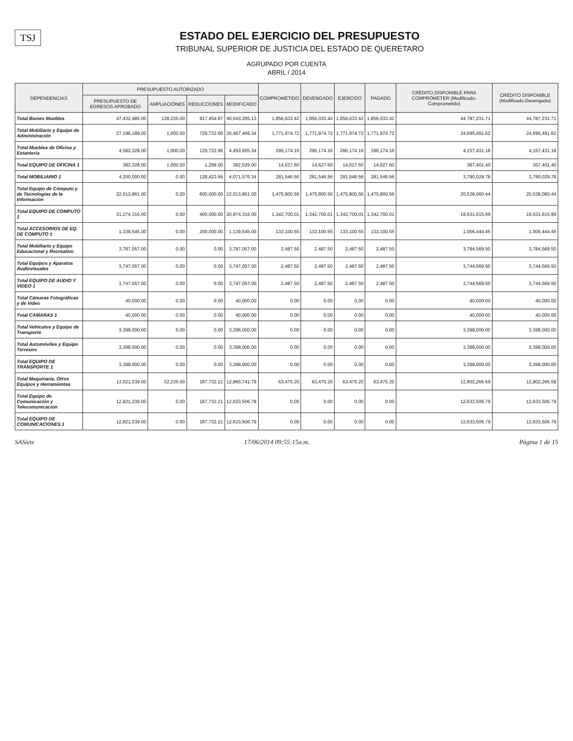TSJ
ESTADO DEL EJERCICIO DEL PRESUPUESTO
TRIBUNAL SUPERIOR DE JUSTICIA DEL ESTADO DE QUERETARO
AGRUPADO POR CUENTA
ABRIL / 2014
| DEPENDENCIAS | PRESUPUESTO AUTORIZADO | | | | COMPROMETIDO | DEVENGADO | EJERCIDO | PAGADO | CRÉDITO DISPONIBLE PARA COMPROMETER (Modificado-Comprometido) | CRÉDITO DISPONIBLE (Modificado-Devengado) |
| --- | --- | --- | --- | --- | --- | --- | --- | --- | --- | --- |
| | PRESUPUESTO DE EGRESOS APROBADO | AMPLIACIONES | REDUCCIONES | MODIFICADO | | | | | | |
| Total Bienes Muebles | 47,432,485.00 | 128,235.00 | 917,454.87 | 46,643,265.13 | 1,856,033.42 | 1,856,033.42 | 1,856,033.42 | 1,856,033.42 | 44,787,231.71 | 44,787,231.71 |
| Total Mobiliario y Equipo de Administración | 27,196,189.00 | 1,000.00 | 729,722.66 | 26,467,466.34 | 1,771,974.72 | 1,771,974.72 | 1,771,974.72 | 1,771,974.72 | 24,695,491.62 | 24,695,491.62 |
| Total Muebles de Oficina y Estantería | 4,582,328.00 | 1,000.00 | 129,722.66 | 4,453,605.34 | 296,174.16 | 296,174.16 | 296,174.16 | 296,174.16 | 4,157,431.18 | 4,157,431.18 |
| Total EQUIPO DE OFICINA 1 | 382,328.00 | 1,000.00 | 1,299.00 | 382,029.00 | 14,627.60 | 14,627.60 | 14,627.60 | 14,627.60 | 367,401.40 | 367,401.40 |
| Total MOBILIARIO 1 | 4,200,000.00 | 0.00 | 128,423.66 | 4,071,576.34 | 281,546.56 | 281,546.56 | 281,546.56 | 281,546.56 | 3,790,029.78 | 3,790,029.78 |
| Total Equipo de Cómputo y de Tecnologías de la Información | 22,613,861.00 | 0.00 | 600,000.00 | 22,013,861.00 | 1,475,800.56 | 1,475,800.56 | 1,475,800.56 | 1,475,800.56 | 20,538,060.44 | 20,538,060.44 |
| Total EQUIPO DE COMPUTO 1 | 21,274,316.00 | 0.00 | 400,000.00 | 20,874,316.00 | 1,342,700.01 | 1,342,700.01 | 1,342,700.01 | 1,342,700.01 | 19,531,615.99 | 19,531,615.99 |
| Total ACCESORIOS DE EQ. DE COMPUTO 1 | 1,339,545.00 | 0.00 | 200,000.00 | 1,139,545.00 | 133,100.55 | 133,100.55 | 133,100.55 | 133,100.55 | 1,006,444.45 | 1,006,444.45 |
| Total Mobiliario y Equipo Educacional y Recreativo | 3,787,057.00 | 0.00 | 0.00 | 3,787,057.00 | 2,487.50 | 2,487.50 | 2,487.50 | 2,487.50 | 3,784,569.50 | 3,784,569.50 |
| Total Equipos y Aparatos Audiovisuales | 3,747,057.00 | 0.00 | 0.00 | 3,747,057.00 | 2,487.50 | 2,487.50 | 2,487.50 | 2,487.50 | 3,744,569.50 | 3,744,569.50 |
| Total EQUIPO DE AUDIO Y VIDEO 1 | 3,747,057.00 | 0.00 | 0.00 | 3,747,057.00 | 2,487.50 | 2,487.50 | 2,487.50 | 2,487.50 | 3,744,569.50 | 3,744,569.50 |
| Total Cámaras Fotográficas y de Video | 40,000.00 | 0.00 | 0.00 | 40,000.00 | 0.00 | 0.00 | 0.00 | 0.00 | 40,000.00 | 40,000.00 |
| Total CAMARAS 1 | 40,000.00 | 0.00 | 0.00 | 40,000.00 | 0.00 | 0.00 | 0.00 | 0.00 | 40,000.00 | 40,000.00 |
| Total Vehículos y Equipo de Transporte | 3,398,000.00 | 0.00 | 0.00 | 3,398,000.00 | 0.00 | 0.00 | 0.00 | 0.00 | 3,398,000.00 | 3,398,000.00 |
| Total Automóviles y Equipo Terrestre | 3,398,000.00 | 0.00 | 0.00 | 3,398,000.00 | 0.00 | 0.00 | 0.00 | 0.00 | 3,398,000.00 | 3,398,000.00 |
| Total EQUIPO DE TRANSPORTE 1 | 3,398,000.00 | 0.00 | 0.00 | 3,398,000.00 | 0.00 | 0.00 | 0.00 | 0.00 | 3,398,000.00 | 3,398,000.00 |
| Total Maquinaria, Otros Equipos y Herramientas | 13,021,239.00 | 32,235.00 | 187,732.21 | 12,865,741.79 | 63,475.20 | 63,475.20 | 63,475.20 | 63,475.20 | 12,802,266.59 | 12,802,266.59 |
| Total Equipo de Comunicación y Telecomunicación | 12,821,239.00 | 0.00 | 187,732.21 | 12,633,506.79 | 0.00 | 0.00 | 0.00 | 0.00 | 12,633,506.79 | 12,633,506.79 |
| Total EQUIPO DE COMUNICACIONES 1 | 12,821,239.00 | 0.00 | 187,732.21 | 12,633,506.79 | 0.00 | 0.00 | 0.00 | 0.00 | 12,633,506.79 | 12,633,506.79 |
SASiete 17/06/2014 09:55:15a.m. Página 1 de 15